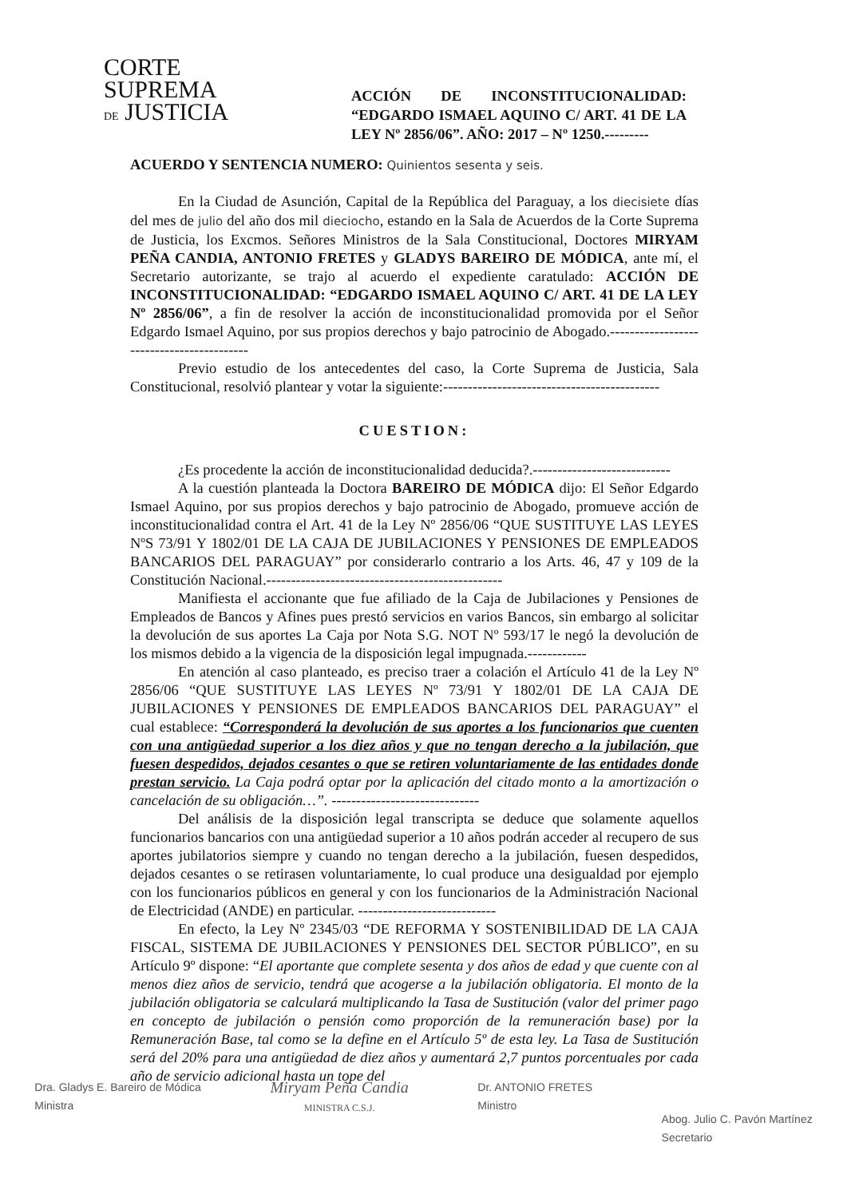CORTE
SUPREMA
DE JUSTICIA
ACCIÓN DE INCONSTITUCIONALIDAD: “EDGARDO ISMAEL AQUINO C/ ART. 41 DE LA LEY Nº 2856/06”. AÑO: 2017 – Nº 1250.---------
ACUERDO Y SENTENCIA NUMERO: Quinientos sesenta y seis.
En la Ciudad de Asunción, Capital de la República del Paraguay, a los diecisiete días del mes de julio del año dos mil dieciocho, estando en la Sala de Acuerdos de la Corte Suprema de Justicia, los Excmos. Señores Ministros de la Sala Constitucional, Doctores MIRYAM PEÑA CANDIA, ANTONIO FRETES y GLADYS BAREIRO DE MÓDICA, ante mí, el Secretario autorizante, se trajo al acuerdo el expediente caratulado: ACCIÓN DE INCONSTITUCIONALIDAD: “EDGARDO ISMAEL AQUINO C/ ART. 41 DE LA LEY Nº 2856/06”, a fin de resolver la acción de inconstitucionalidad promovida por el Señor Edgardo Ismael Aquino, por sus propios derechos y bajo patrocinio de Abogado.------------------------------------------
Previo estudio de los antecedentes del caso, la Corte Suprema de Justicia, Sala Constitucional, resolvió plantear y votar la siguiente:--------------------------------------------
CUESTION:
¿Es procedente la acción de inconstitucionalidad deducida?.----------------------------
A la cuestión planteada la Doctora BAREIRO DE MÓDICA dijo: El Señor Edgardo Ismael Aquino, por sus propios derechos y bajo patrocinio de Abogado, promueve acción de inconstitucionalidad contra el Art. 41 de la Ley Nº 2856/06 “QUE SUSTITUYE LAS LEYES NºS 73/91 Y 1802/01 DE LA CAJA DE JUBILACIONES Y PENSIONES DE EMPLEADOS BANCARIOS DEL PARAGUAY” por considerarlo contrario a los Arts. 46, 47 y 109 de la Constitución Nacional.------------------------------------------------
Manifiesta el accionante que fue afiliado de la Caja de Jubilaciones y Pensiones de Empleados de Bancos y Afines pues prestó servicios en varios Bancos, sin embargo al solicitar la devolución de sus aportes La Caja por Nota S.G. NOT Nº 593/17 le negó la devolución de los mismos debido a la vigencia de la disposición legal impugnada.------------
En atención al caso planteado, es preciso traer a colación el Artículo 41 de la Ley Nº 2856/06 “QUE SUSTITUYE LAS LEYES Nº 73/91 Y 1802/01 DE LA CAJA DE JUBILACIONES Y PENSIONES DE EMPLEADOS BANCARIOS DEL PARAGUAY” el cual establece: “Corresponderá la devolución de sus aportes a los funcionarios que cuenten con una antigüedad superior a los diez años y que no tengan derecho a la jubilación, que fuesen despedidos, dejados cesantes o que se retiren voluntariamente de las entidades donde prestan servicio. La Caja podrá optar por la aplicación del citado monto a la amortización o cancelación de su obligación…”. ------------------------------
Del análisis de la disposición legal transcripta se deduce que solamente aquellos funcionarios bancarios con una antigüedad superior a 10 años podrán acceder al recupero de sus aportes jubilatorios siempre y cuando no tengan derecho a la jubilación, fuesen despedidos, dejados cesantes o se retirasen voluntariamente, lo cual produce una desigualdad por ejemplo con los funcionarios públicos en general y con los funcionarios de la Administración Nacional de Electricidad (ANDE) en particular. ----------------------------
En efecto, la Ley Nº 2345/03 “DE REFORMA Y SOSTENIBILIDAD DE LA CAJA FISCAL, SISTEMA DE JUBILACIONES Y PENSIONES DEL SECTOR PÚBLICO”, en su Artículo 9º dispone: “El aportante que complete sesenta y dos años de edad y que cuente con al menos diez años de servicio, tendrá que acogerse a la jubilación obligatoria. El monto de la jubilación obligatoria se calculará multiplicando la Tasa de Sustitución (valor del primer pago en concepto de jubilación o pensión como proporción de la remuneración base) por la Remuneración Base, tal como se la define en el Artículo 5º de esta ley. La Tasa de Sustitución será del 20% para una antigüedad de diez años y aumentará 2,7 puntos porcentuales por cada año de servicio adicional hasta un tope del
Dra. Gladys E. Bareiro de Módica
Ministra
Miryam Peña Candia
MINISTRA C.S.J.
Dr. ANTONIO FRETES
Ministro
Abog. Julio C. Pavón Martínez
Secretario